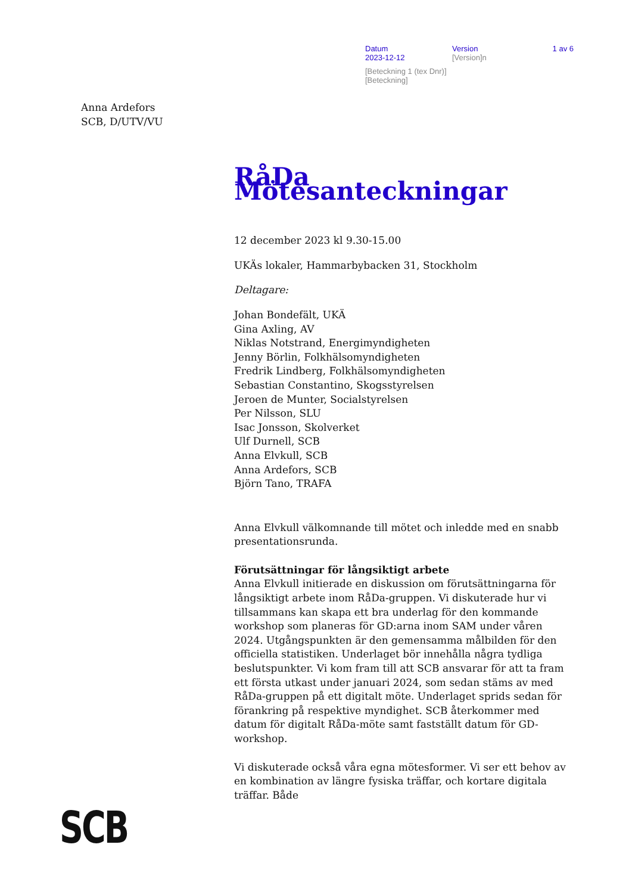Datum Version 1 av 6
2023-12-12 [Version]n
[Beteckning 1 (tex Dnr)]
[Beteckning]
Anna Ardefors
SCB, D/UTV/VU
RåDa Mötesanteckningar
12 december 2023 kl 9.30-15.00
UKÄs lokaler, Hammarbybacken 31, Stockholm
Deltagare:
Johan Bondefält, UKÄ
Gina Axling, AV
Niklas Notstrand, Energimyndigheten
Jenny Börlin, Folkhälsomyndigheten
Fredrik Lindberg, Folkhälsomyndigheten
Sebastian Constantino, Skogsstyrelsen
Jeroen de Munter, Socialstyrelsen
Per Nilsson, SLU
Isac Jonsson, Skolverket
Ulf Durnell, SCB
Anna Elvkull, SCB
Anna Ardefors, SCB
Björn Tano, TRAFA
Anna Elvkull välkomnande till mötet och inledde med en snabb presentationsrunda.
Förutsättningar för långsiktigt arbete
Anna Elvkull initierade en diskussion om förutsättningarna för långsiktigt arbete inom RåDa-gruppen. Vi diskuterade hur vi tillsammans kan skapa ett bra underlag för den kommande workshop som planeras för GD:arna inom SAM under våren 2024. Utgångspunkten är den gemensamma målbilden för den officiella statistiken. Underlaget bör innehålla några tydliga beslutspunkter. Vi kom fram till att SCB ansvarar för att ta fram ett första utkast under januari 2024, som sedan stäms av med RåDa-gruppen på ett digitalt möte. Underlaget sprids sedan för förankring på respektive myndighet. SCB återkommer med datum för digitalt RåDa-möte samt fastställt datum för GD-workshop.
Vi diskuterade också våra egna mötesformer. Vi ser ett behov av en kombination av längre fysiska träffar, och kortare digitala träffar. Både
SCB